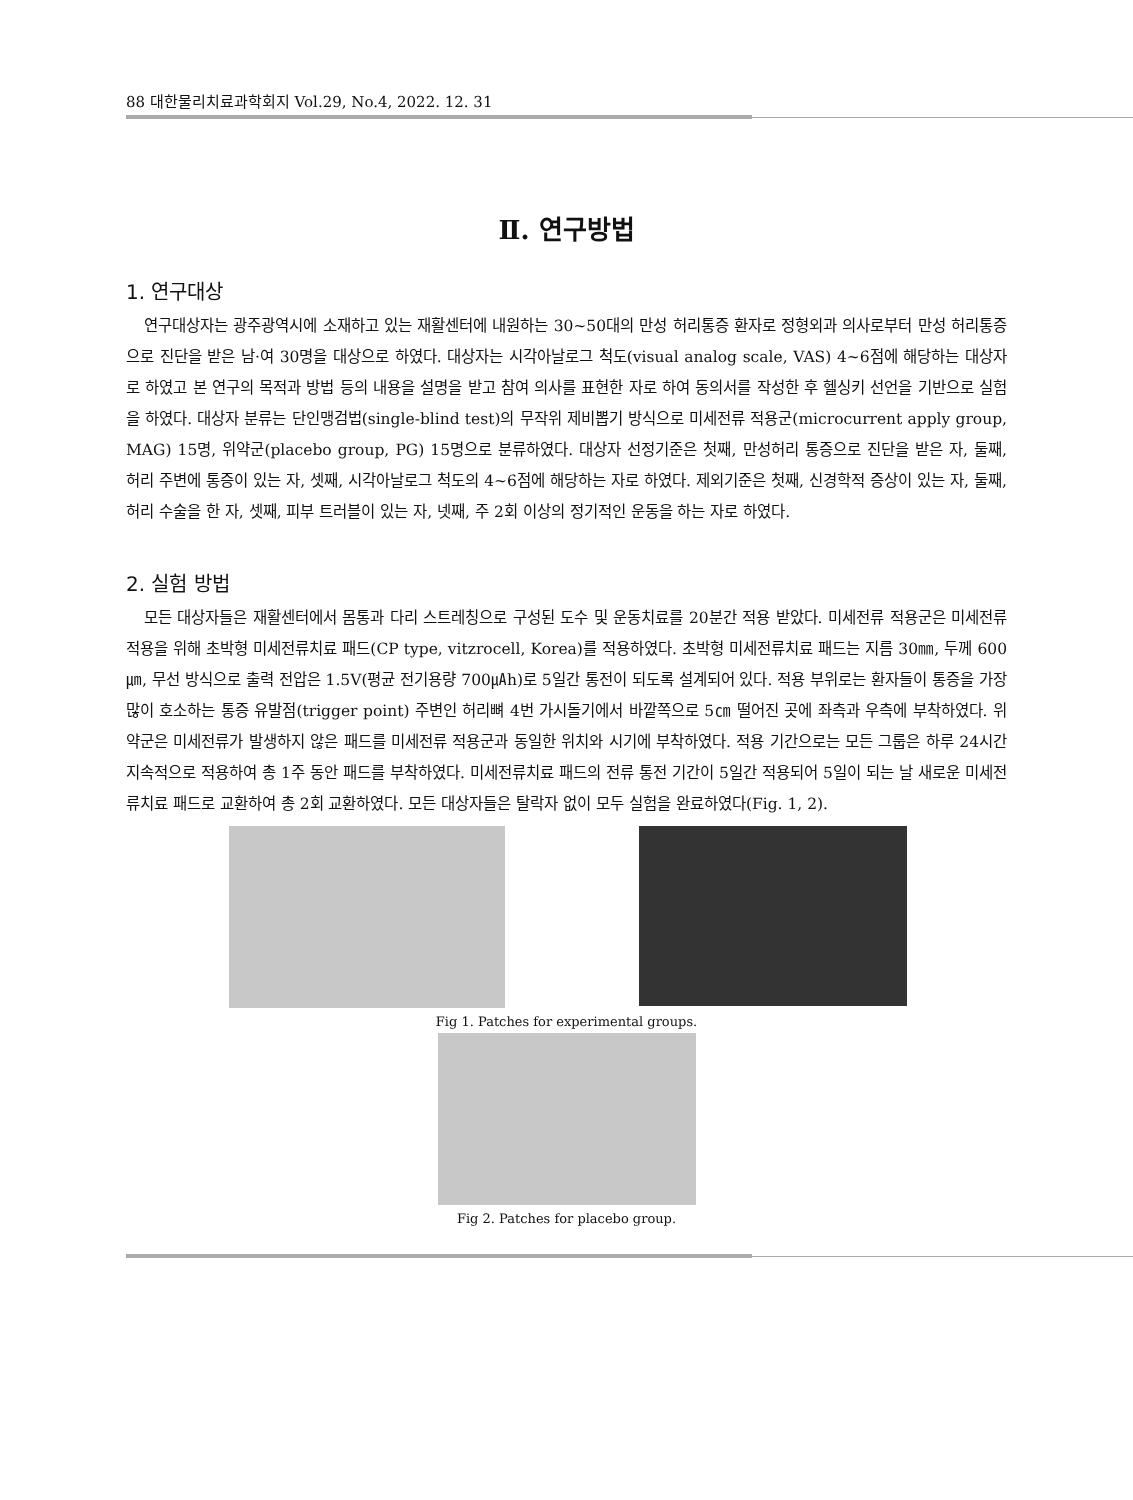88 대한물리치료과학회지 Vol.29, No.4, 2022. 12. 31
Ⅱ. 연구방법
1. 연구대상
연구대상자는 광주광역시에 소재하고 있는 재활센터에 내원하는 30~50대의 만성 허리통증 환자로 정형외과 의사로부터 만성 허리통증으로 진단을 받은 남·여 30명을 대상으로 하였다. 대상자는 시각아날로그 척도(visual analog scale, VAS) 4~6점에 해당하는 대상자로 하였고 본 연구의 목적과 방법 등의 내용을 설명을 받고 참여 의사를 표현한 자로 하여 동의서를 작성한 후 헬싱키 선언을 기반으로 실험을 하였다. 대상자 분류는 단인맹검법(single-blind test)의 무작위 제비뽑기 방식으로 미세전류 적용군(microcurrent apply group, MAG) 15명, 위약군(placebo group, PG) 15명으로 분류하였다. 대상자 선정기준은 첫째, 만성허리 통증으로 진단을 받은 자, 둘째, 허리 주변에 통증이 있는 자, 셋째, 시각아날로그 척도의 4~6점에 해당하는 자로 하였다. 제외기준은 첫째, 신경학적 증상이 있는 자, 둘째, 허리 수술을 한 자, 셋째, 피부 트러블이 있는 자, 넷째, 주 2회 이상의 정기적인 운동을 하는 자로 하였다.
2. 실험 방법
모든 대상자들은 재활센터에서 몸통과 다리 스트레칭으로 구성된 도수 및 운동치료를 20분간 적용 받았다. 미세전류 적용군은 미세전류 적용을 위해 초박형 미세전류치료 패드(CP type, vitzrocell, Korea)를 적용하였다. 초박형 미세전류치료 패드는 지름 30㎜, 두께 600㎛, 무선 방식으로 출력 전압은 1.5V(평균 전기용량 700㎂h)로 5일간 통전이 되도록 설계되어 있다. 적용 부위로는 환자들이 통증을 가장 많이 호소하는 통증 유발점(trigger point) 주변인 허리뼈 4번 가시돌기에서 바깥쪽으로 5㎝ 떨어진 곳에 좌측과 우측에 부착하였다. 위약군은 미세전류가 발생하지 않은 패드를 미세전류 적용군과 동일한 위치와 시기에 부착하였다. 적용 기간으로는 모든 그룹은 하루 24시간 지속적으로 적용하여 총 1주 동안 패드를 부착하였다. 미세전류치료 패드의 전류 통전 기간이 5일간 적용되어 5일이 되는 날 새로운 미세전류치료 패드로 교환하여 총 2회 교환하였다. 모든 대상자들은 탈락자 없이 모두 실험을 완료하였다(Fig. 1, 2).
Fig 1. Patches for experimental groups.
Fig 2. Patches for placebo group.